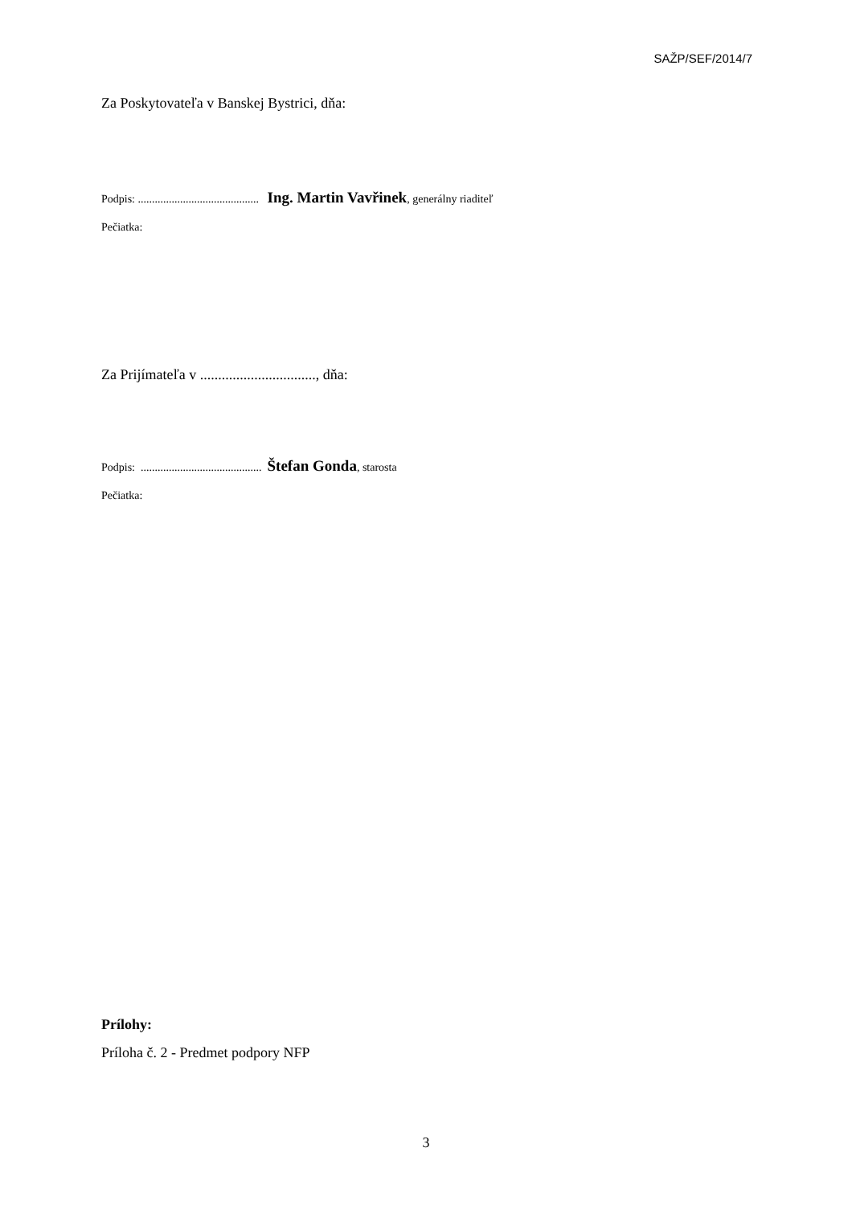SAŽP/SEF/2014/7
Za Poskytovateľa v Banskej Bystrici, dňa:
Podpis: ........................................... Ing. Martin Vavřinek, generálny riaditeľ
Pečiatka:
Za Prijímateľa v ................................, dňa:
Podpis: ........................................... Štefan Gonda, starosta
Pečiatka:
Prílohy:
Príloha č. 2 - Predmet podpory NFP
3